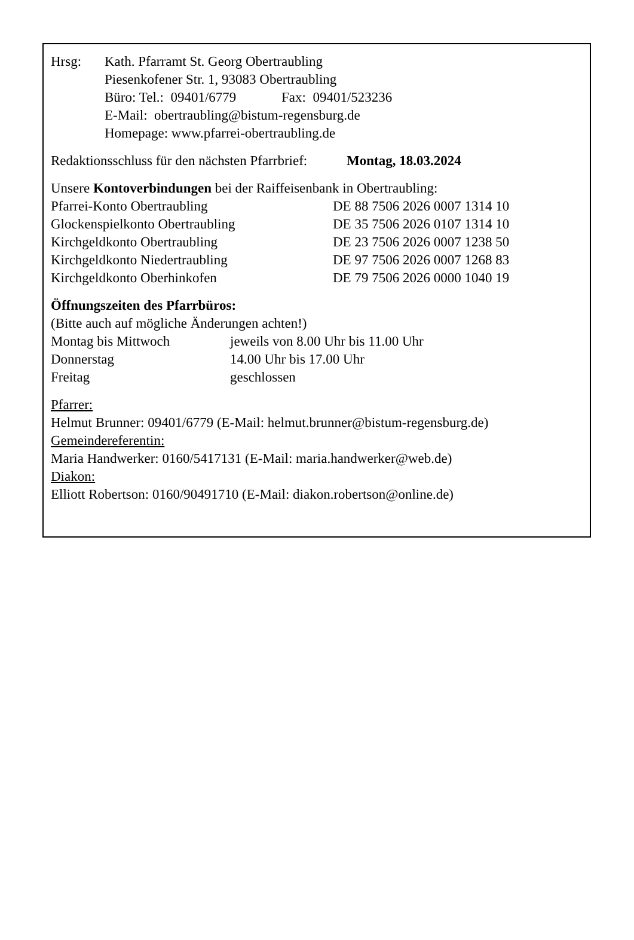| Hrsg: | Kath. Pfarramt St. Georg Obertraubling Piesenkofener Str. 1, 93083 Obertraubling Büro: Tel.: 09401/6779 Fax: 09401/523236 E-Mail: obertraubling@bistum-regensburg.de Homepage: www.pfarrei-obertraubling.de |
Redaktionsschluss für den nächsten Pfarrbrief: Montag, 18.03.2024
Unsere Kontoverbindungen bei der Raiffeisenbank in Obertraubling:
| Pfarrei-Konto Obertraubling | DE 88 7506 2026 0007 1314 10 |
| Glockenspielkonto Obertraubling | DE 35 7506 2026 0107 1314 10 |
| Kirchgeldkonto Obertraubling | DE 23 7506 2026 0007 1238 50 |
| Kirchgeldkonto Niedertraubling | DE 97 7506 2026 0007 1268 83 |
| Kirchgeldkonto Oberhinkofen | DE 79 7506 2026 0000 1040 19 |
Öffnungszeiten des Pfarrbüros:
(Bitte auch auf mögliche Änderungen achten!)
| Montag bis Mittwoch | jeweils von 8.00 Uhr bis 11.00 Uhr |
| Donnerstag | 14.00 Uhr bis 17.00 Uhr |
| Freitag | geschlossen |
Pfarrer:
Helmut Brunner: 09401/6779 (E-Mail: helmut.brunner@bistum-regensburg.de)
Gemeindereferentin:
Maria Handwerker: 0160/5417131 (E-Mail: maria.handwerker@web.de)
Diakon:
Elliott Robertson: 0160/90491710 (E-Mail: diakon.robertson@online.de)